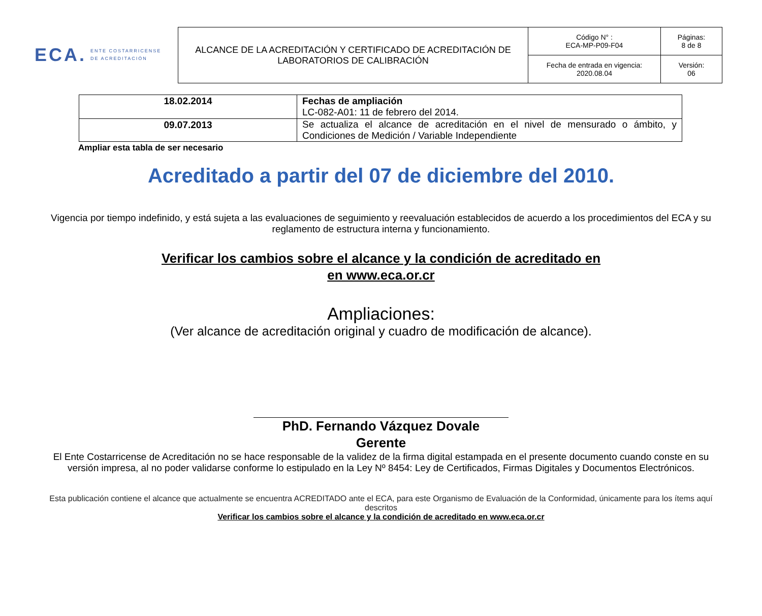ECA. ENTE COSTARRICENSE
DE ACREDITACIÓN
| ALCANCE DE LA ACREDITACIÓN Y CERTIFICADO DE ACREDITACIÓN DE LABORATORIOS DE CALIBRACIÓN | Código N° : ECA-MP-P09-F04 | Páginas: 8 de 8 |
| | Fecha de entrada en vigencia: 2020.08.04 | Versión: 06 |
| 18.02.2014 | Fechas de ampliación LC-082-A01: 11 de febrero del 2014. |
| 09.07.2013 | Se actualiza el alcance de acreditación en el nivel de mensurado o ámbito, y Condiciones de Medición / Variable Independiente |
Ampliar esta tabla de ser necesario
Acreditado a partir del 07 de diciembre del 2010.
Vigencia por tiempo indefinido, y está sujeta a las evaluaciones de seguimiento y reevaluación establecidos de acuerdo a los procedimientos del ECA y su reglamento de estructura interna y funcionamiento.
Verificar los cambios sobre el alcance y la condición de acreditado en
en www.eca.or.cr
Ampliaciones:
(Ver alcance de acreditación original y cuadro de modificación de alcance).
PhD. Fernando Vázquez Dovale
Gerente
El Ente Costarricense de Acreditación no se hace responsable de la validez de la firma digital estampada en el presente documento cuando conste en su versión impresa, al no poder validarse conforme lo estipulado en la Ley Nº 8454: Ley de Certificados, Firmas Digitales y Documentos Electrónicos.
Esta publicación contiene el alcance que actualmente se encuentra ACREDITADO ante el ECA, para este Organismo de Evaluación de la Conformidad, únicamente para los ítems aquí descritos
Verificar los cambios sobre el alcance y la condición de acreditado en www.eca.or.cr